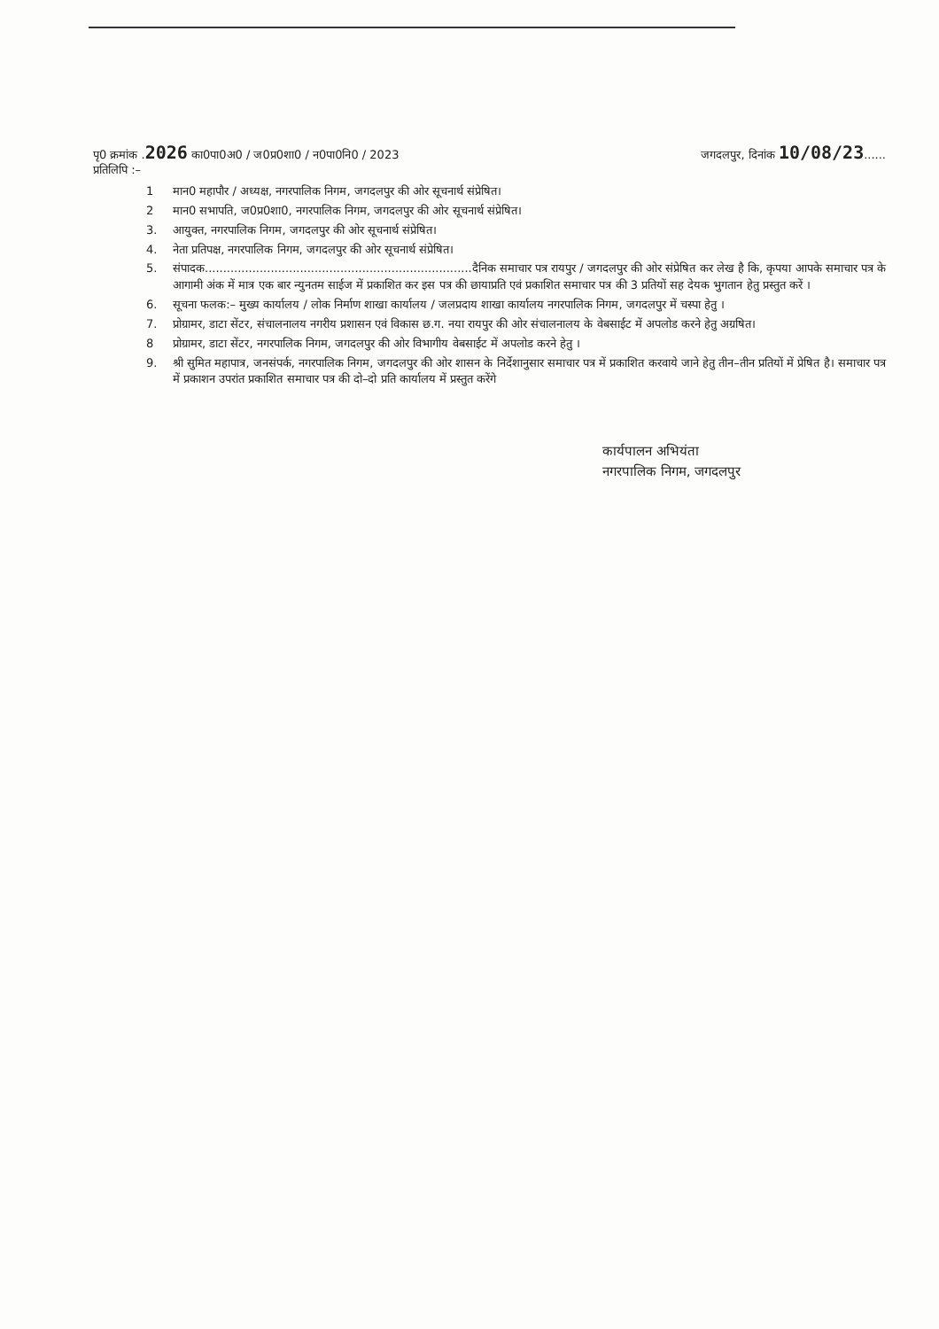पृ0 क्रमांक .2026 का0पा0अ0 / ज0प्र0शा0 / न0पा0नि0 / 2023
जगदलपुर, दिनांक 10/08/23......
प्रतिलिपि :–
1 मान0 महापौर / अध्यक्ष, नगरपालिक निगम, जगदलपुर की ओर सूचनार्थ संप्रेषित।
2 मान0 सभापति, ज0प्र0शा0, नगरपालिक निगम, जगदलपुर की ओर सूचनार्थ संप्रेषित।
3. आयुक्त, नगरपालिक निगम, जगदलपुर की ओर सूचनार्थ संप्रेषित।
4. नेता प्रतिपक्ष, नगरपालिक निगम, जगदलपुर की ओर सूचनार्थ संप्रेषित।
5. संपादक.........................................................................दैनिक समाचार पत्र रायपुर / जगदलपुर की ओर संप्रेषित कर लेख है कि, कृपया आपके समाचार पत्र के आगामी अंक में मात्र एक बार न्युनतम साईज में प्रकाशित कर इस पत्र की छायाप्रति एवं प्रकाशित समाचार पत्र की 3 प्रतियों सह देयक भुगतान हेतु प्रस्तुत करें ।
6. सूचना फलक:– मुख्य कार्यालय / लोक निर्माण शाखा कार्यालय / जलप्रदाय शाखा कार्यालय नगरपालिक निगम, जगदलपुर में चस्पा हेतु ।
7. प्रोग्रामर, डाटा सेंटर, संचालनालय नगरीय प्रशासन एवं विकास छ.ग. नया रायपुर की ओर संचालनालय के वेबसाईट में अपलोड करने हेतु अग्रषित।
8 प्रोग्रामर, डाटा सेंटर, नगरपालिक निगम, जगदलपुर की ओर विभागीय वेबसाईट में अपलोड करने हेतु ।
9. श्री सुमित महापात्र, जनसंपर्क, नगरपालिक निगम, जगदलपुर की ओर शासन के निर्देशानुसार समाचार पत्र में प्रकाशित करवाये जाने हेतु तीन–तीन प्रतियों में प्रेषित है। समाचार पत्र में प्रकाशन उपरांत प्रकाशित समाचार पत्र की दो–दो प्रति कार्यालय में प्रस्तुत करेंगे
कार्यपालन अभियंता
नगरपालिक निगम, जगदलपुर